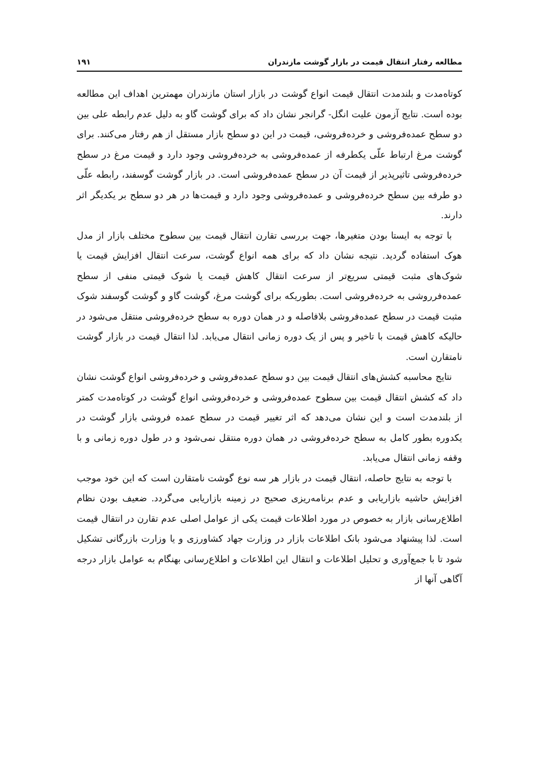مطالعه رفتار انتقال قیمت در بازار گوشت مازندران ۱۹۱
کوتاه‌مدت و بلندمدت انتقال قیمت انواع گوشت در بازار استان مازندران مهمترین اهداف این مطالعه بوده است. نتایج آزمون علیت انگل- گرانجر نشان داد که برای گوشت گاو به دلیل عدم رابطه علی بین دو سطح عمده‌فروشی و خرده‌فروشی، قیمت در این دو سطح بازار مستقل از هم رفتار می‌کنند. برای گوشت مرغ ارتباط علّی یکطرفه از عمده‌فروشی به خرده‌فروشی وجود دارد و قیمت مرغ در سطح خرده‌فروشی تاثیرپذیر از قیمت آن در سطح عمده‌فروشی است. در بازار گوشت گوسفند، رابطه علّی دو طرفه بین سطح خرده‌فروشی و عمده‌فروشی وجود دارد و قیمت‌ها در هر دو سطح بر یکدیگر اثر دارند.
با توجه به ایستا بودن متغیرها، جهت بررسی تقارن انتقال قیمت بین سطوح مختلف بازار از مدل هوک استفاده گردید. نتیجه نشان داد که برای همه انواع گوشت، سرعت انتقال افزایش قیمت یا شوک‌های مثبت قیمتی سریع‌تر از سرعت انتقال کاهش قیمت یا شوک قیمتی منفی از سطح عمده‌فرروشی به خرده‌فروشی است. بطوریکه برای گوشت مرغ، گوشت گاو و گوشت گوسفند شوک مثبت قیمت در سطح عمده‌فروشی بلافاصله و در همان دوره به سطح خرده‌فروشی منتقل می‌شود در حالیکه کاهش قیمت با تاخیر و پس از یک دوره زمانی انتقال می‌یابد. لذا انتقال قیمت در بازار گوشت نامتقارن است.
نتایج محاسبه کشش‌های انتقال قیمت بین دو سطح عمده‌فروشی و خرده‌فروشی انواع گوشت نشان داد که کشش انتقال قیمت بین سطوح عمده‌فروشی و خرده‌فروشی انواع گوشت در کوتاه‌مدت کمتر از بلندمدت است و این نشان می‌دهد که اثر تغییر قیمت در سطح عمده فروشی بازار گوشت در یکدوره بطور کامل به سطح خرده‌فروشی در همان دوره منتقل نمی‌شود و در طول دوره زمانی و با وقفه زمانی انتقال می‌یابد.
با توجه به نتایج حاصله، انتقال قیمت در بازار هر سه نوع گوشت نامتقارن است که این خود موجب افزایش حاشیه بازاریابی و عدم برنامه‌ریزی صحیح در زمینه بازاریابی می‌گردد. ضعیف بودن نظام اطلاع‌رسانی بازار به خصوص در مورد اطلاعات قیمت یکی از عوامل اصلی عدم تقارن در انتقال قیمت است. لذا پیشنهاد می‌شود بانک اطلاعات بازار در وزارت جهاد کشاورزی و یا وزارت بازرگانی تشکیل شود تا با جمع‌آوری و تحلیل اطلاعات و انتقال این اطلاعات و اطلاع‌رسانی بهنگام به عوامل بازار درجه آگاهی آنها از